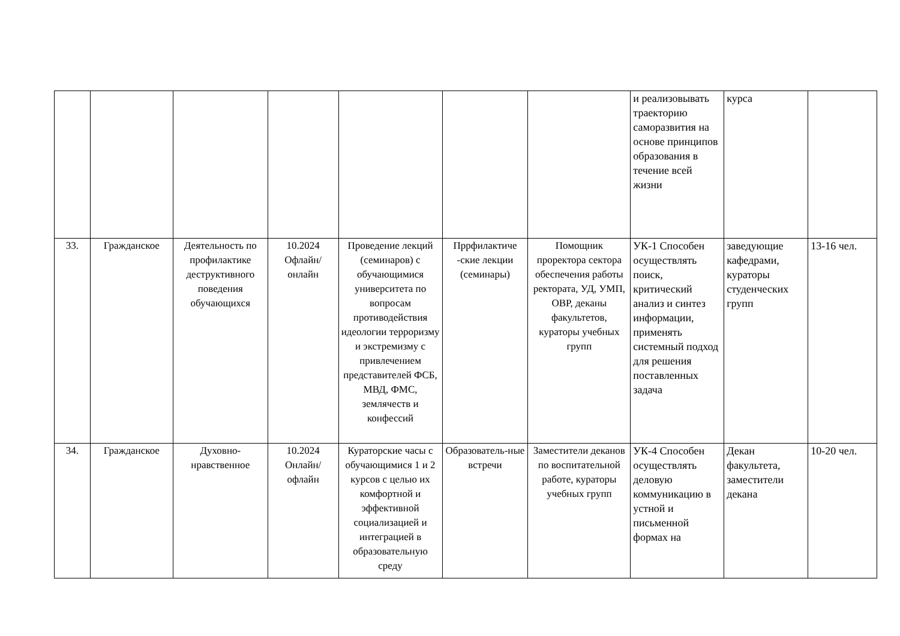| | | | | | | | и реализовывать траекторию саморазвития на основе принципов образования в течение всей жизни | курса | |
| 33. | Гражданское | Деятельность по профилактике деструктивного поведения обучающихся | 10.2024 Офлайн/ онлайн | Проведение лекций (семинаров) с обучающимися университета по вопросам противодействия идеологии терроризму и экстремизму с привлечением представителей ФСБ, МВД, ФМС, землячеств и конфессий | Пррфилактиче -ские лекции (семинары) | Помощник проректора сектора обеспечения работы ректората, УД, УМП, ОВР, деканы факультетов, кураторы учебных групп | УК-1 Способен осуществлять поиск, критический анализ и синтез информации, применять системный подход для решения поставленных задача | заведующие кафедрами, кураторы студенческих групп | 13-16 чел. |
| 34. | Гражданское | Духовно-нравственное | 10.2024 Онлайн/ офлайн | Кураторские часы с обучающимися 1 и 2 курсов с целью их комфортной и эффективной социализацией и интеграцией в образовательную среду | Образователь-ные встречи | Заместители деканов по воспитательной работе, кураторы учебных групп | УК-4 Способен осуществлять деловую коммуникацию в устной и письменной формах на | Декан факультета, заместители декана | 10-20 чел. |